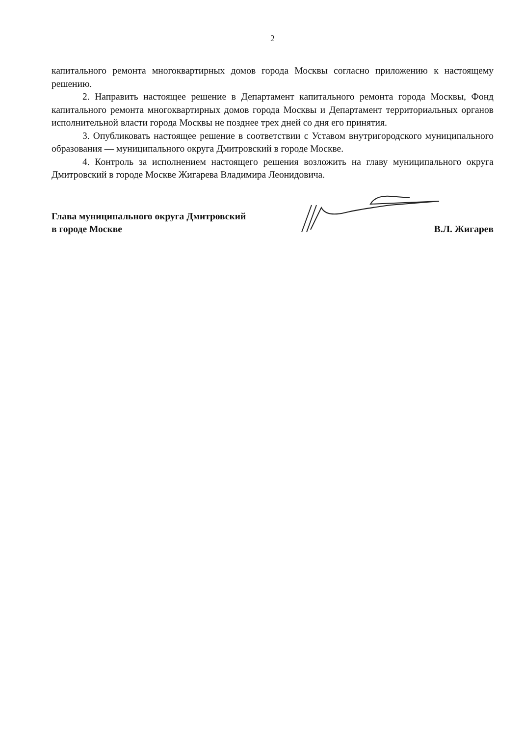2
капитального ремонта многоквартирных домов города Москвы согласно приложению к настоящему решению.
2. Направить настоящее решение в Департамент капитального ремонта города Москвы, Фонд капитального ремонта многоквартирных домов города Москвы и Департамент территориальных органов исполнительной власти города Москвы не позднее трех дней со дня его принятия.
3. Опубликовать настоящее решение в соответствии с Уставом внутригородского муниципального образования — муниципального округа Дмитровский в городе Москве.
4. Контроль за исполнением настоящего решения возложить на главу муниципального округа Дмитровский в городе Москве Жигарева Владимира Леонидовича.
Глава муниципального округа Дмитровский
в городе Москве
В.Л. Жигарев